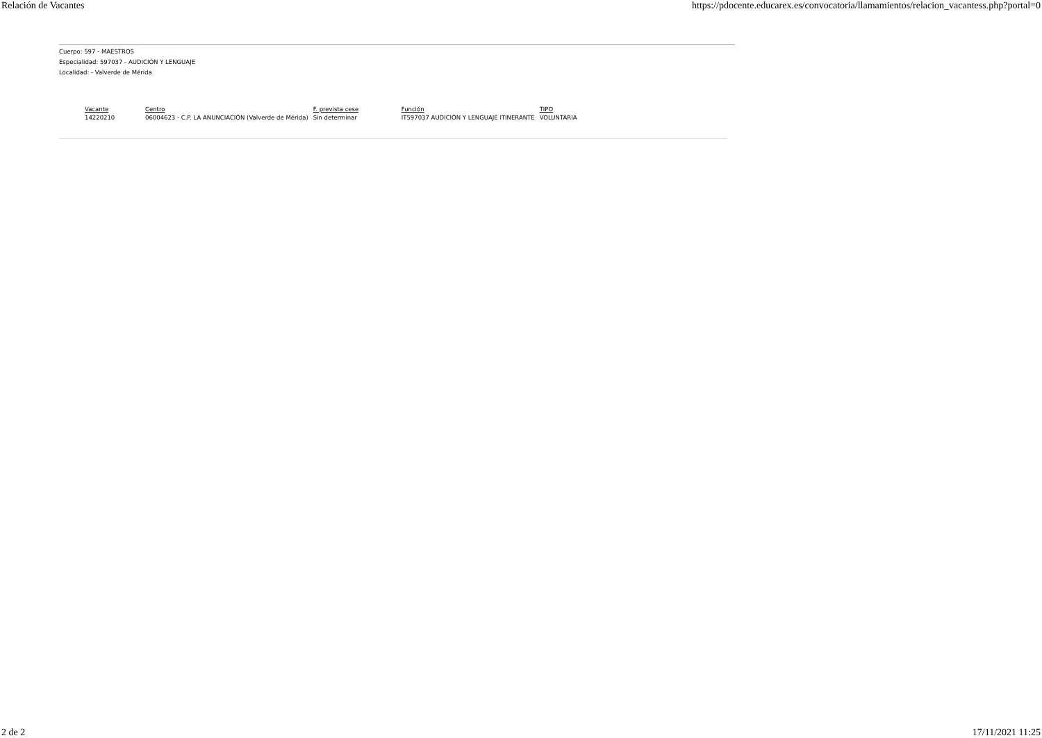Relación de Vacantes https://pdocente.educarex.es/convocatoria/llamamientos/relacion_vacantess.php?portal=0
Cuerpo: 597 - MAESTROS
Especialidad: 597037 - AUDICIÓN Y LENGUAJE
Localidad: - Valverde de Mérida
| Vacante | Centro | F. prevista cese | Función | TIPO |
| --- | --- | --- | --- | --- |
| 14220210 | 06004623 - C.P. LA ANUNCIACIÓN (Valverde de Mérida) | Sin determinar | IT597037 AUDICIÓN Y LENGUAJE ITINERANTE | VOLUNTARIA |
2 de 2 17/11/2021 11:25